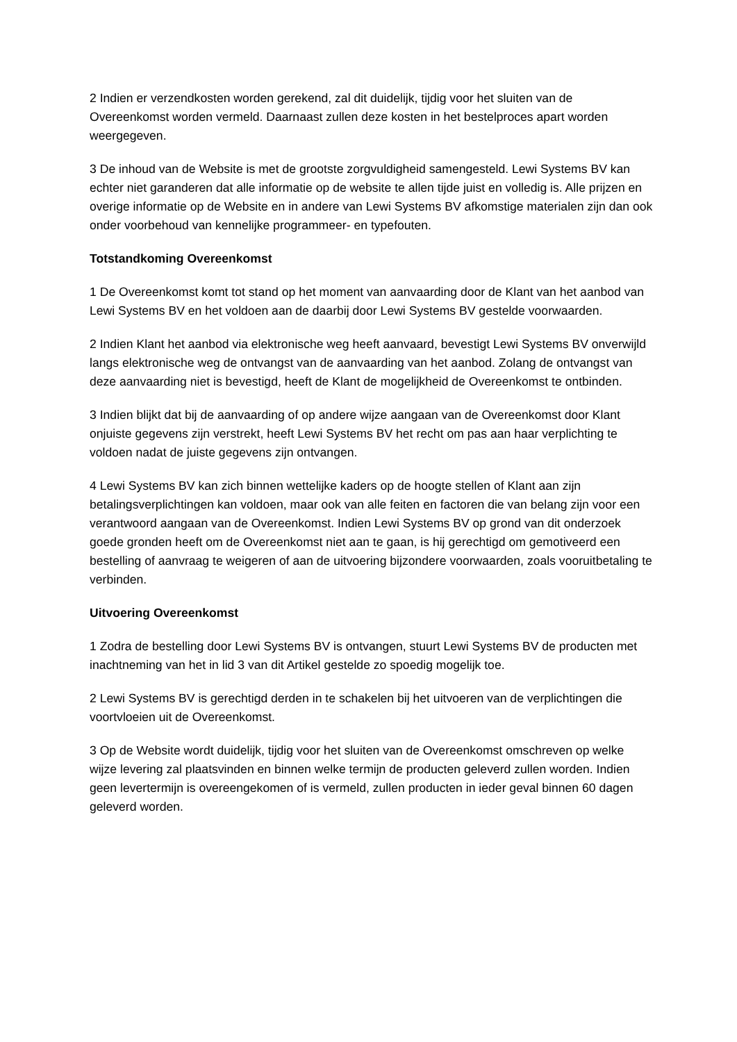2 Indien er verzendkosten worden gerekend, zal dit duidelijk, tijdig voor het sluiten van de Overeenkomst worden vermeld. Daarnaast zullen deze kosten in het bestelproces apart worden weergegeven.
3 De inhoud van de Website is met de grootste zorgvuldigheid samengesteld. Lewi Systems BV kan echter niet garanderen dat alle informatie op de website te allen tijde juist en volledig is. Alle prijzen en overige informatie op de Website en in andere van Lewi Systems BV afkomstige materialen zijn dan ook onder voorbehoud van kennelijke programmeer- en typefouten.
Totstandkoming Overeenkomst
1 De Overeenkomst komt tot stand op het moment van aanvaarding door de Klant van het aanbod van Lewi Systems BV en het voldoen aan de daarbij door Lewi Systems BV gestelde voorwaarden.
2 Indien Klant het aanbod via elektronische weg heeft aanvaard, bevestigt Lewi Systems BV onverwijld langs elektronische weg de ontvangst van de aanvaarding van het aanbod. Zolang de ontvangst van deze aanvaarding niet is bevestigd, heeft de Klant de mogelijkheid de Overeenkomst te ontbinden.
3 Indien blijkt dat bij de aanvaarding of op andere wijze aangaan van de Overeenkomst door Klant onjuiste gegevens zijn verstrekt, heeft Lewi Systems BV het recht om pas aan haar verplichting te voldoen nadat de juiste gegevens zijn ontvangen.
4 Lewi Systems BV kan zich binnen wettelijke kaders op de hoogte stellen of Klant aan zijn betalingsverplichtingen kan voldoen, maar ook van alle feiten en factoren die van belang zijn voor een verantwoord aangaan van de Overeenkomst. Indien Lewi Systems BV op grond van dit onderzoek goede gronden heeft om de Overeenkomst niet aan te gaan, is hij gerechtigd om gemotiveerd een bestelling of aanvraag te weigeren of aan de uitvoering bijzondere voorwaarden, zoals vooruitbetaling te verbinden.
Uitvoering Overeenkomst
1 Zodra de bestelling door Lewi Systems BV is ontvangen, stuurt Lewi Systems BV de producten met inachtneming van het in lid 3 van dit Artikel gestelde zo spoedig mogelijk toe.
2 Lewi Systems BV is gerechtigd derden in te schakelen bij het uitvoeren van de verplichtingen die voortvloeien uit de Overeenkomst.
3 Op de Website wordt duidelijk, tijdig voor het sluiten van de Overeenkomst omschreven op welke wijze levering zal plaatsvinden en binnen welke termijn de producten geleverd zullen worden. Indien geen levertermijn is overeengekomen of is vermeld, zullen producten in ieder geval binnen 60 dagen geleverd worden.